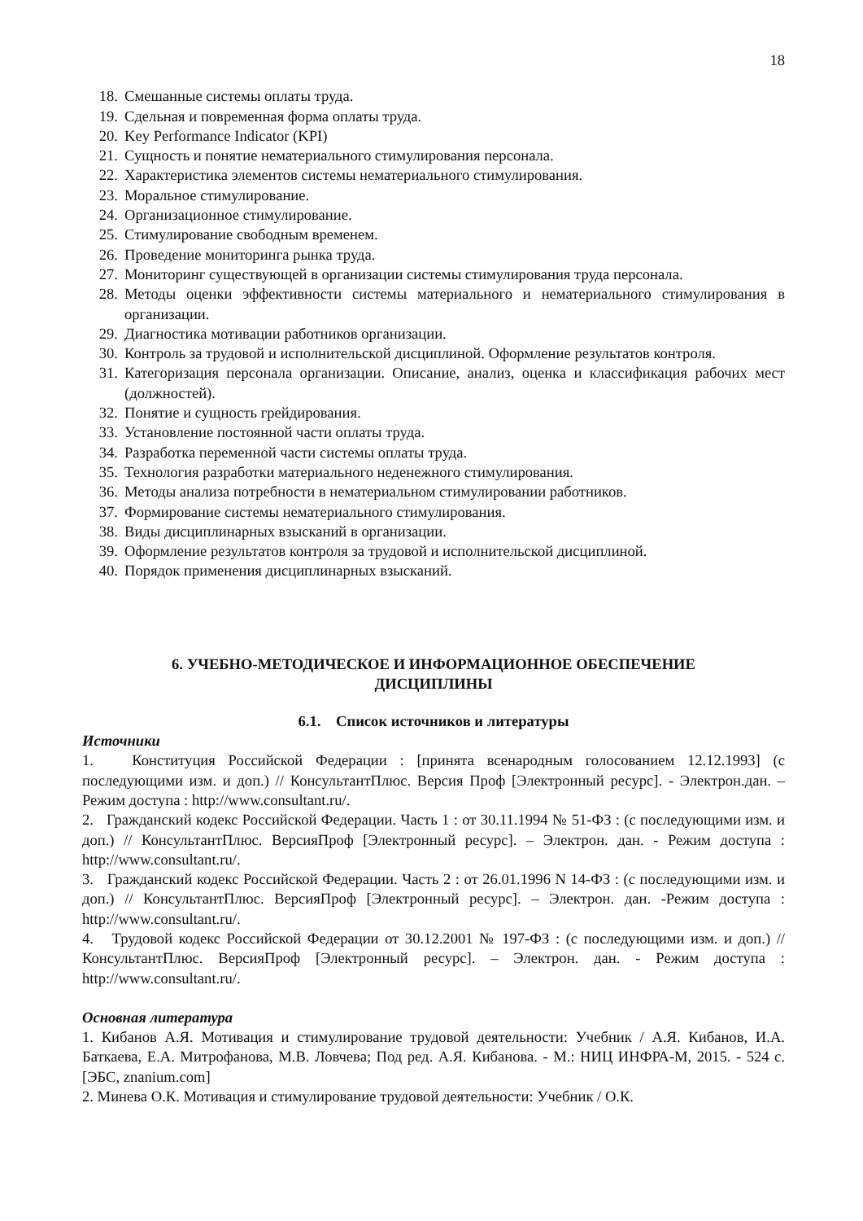18
18. Смешанные системы оплаты труда.
19. Сдельная и повременная форма оплаты труда.
20. Key Performance Indicator (KPI)
21. Сущность и понятие нематериального стимулирования персонала.
22. Характеристика элементов системы нематериального стимулирования.
23. Моральное стимулирование.
24. Организационное стимулирование.
25. Стимулирование свободным временем.
26. Проведение мониторинга рынка труда.
27. Мониторинг существующей в организации системы стимулирования труда персонала.
28. Методы оценки эффективности системы материального и нематериального стимулирования в организации.
29. Диагностика мотивации работников организации.
30. Контроль за трудовой и исполнительской дисциплиной. Оформление результатов контроля.
31. Категоризация персонала организации. Описание, анализ, оценка и классификация рабочих мест (должностей).
32. Понятие и сущность грейдирования.
33. Установление постоянной части оплаты труда.
34. Разработка переменной части системы оплаты труда.
35. Технология разработки материального неденежного стимулирования.
36. Методы анализа потребности в нематериальном стимулировании работников.
37. Формирование системы нематериального стимулирования.
38. Виды дисциплинарных взысканий в организации.
39. Оформление результатов контроля за трудовой и исполнительской дисциплиной.
40. Порядок применения дисциплинарных взысканий.
6. УЧЕБНО-МЕТОДИЧЕСКОЕ И ИНФОРМАЦИОННОЕ ОБЕСПЕЧЕНИЕ
ДИСЦИПЛИНЫ
6.1. Список источников и литературы
Источники
1. Конституция Российской Федерации : [принята всенародным голосованием 12.12.1993] (с последующими изм. и доп.) // КонсультантПлюс. Версия Проф [Электронный ресурс]. - Электрон.дан. – Режим доступа : http://www.consultant.ru/.
2. Гражданский кодекс Российской Федерации. Часть 1 : от 30.11.1994 № 51-ФЗ : (с последующими изм. и доп.) // КонсультантПлюс. ВерсияПроф [Электронный ресурс]. – Электрон. дан. - Режим доступа : http://www.consultant.ru/.
3. Гражданский кодекс Российской Федерации. Часть 2 : от 26.01.1996 N 14-ФЗ : (с последующими изм. и доп.) // КонсультантПлюс. ВерсияПроф [Электронный ресурс]. – Электрон. дан. -Режим доступа : http://www.consultant.ru/.
4. Трудовой кодекс Российской Федерации от 30.12.2001 № 197-ФЗ : (с последующими изм. и доп.) // КонсультантПлюс. ВерсияПроф [Электронный ресурс]. – Электрон. дан. - Режим доступа : http://www.consultant.ru/.
Основная литература
1. Кибанов А.Я. Мотивация и стимулирование трудовой деятельности: Учебник / А.Я. Кибанов, И.А. Баткаева, Е.А. Митрофанова, М.В. Ловчева; Под ред. А.Я. Кибанова. - М.: НИЦ ИНФРА-М, 2015. - 524 с. [ЭБС, znanium.com]
2. Минева О.К. Мотивация и стимулирование трудовой деятельности: Учебник / О.К.